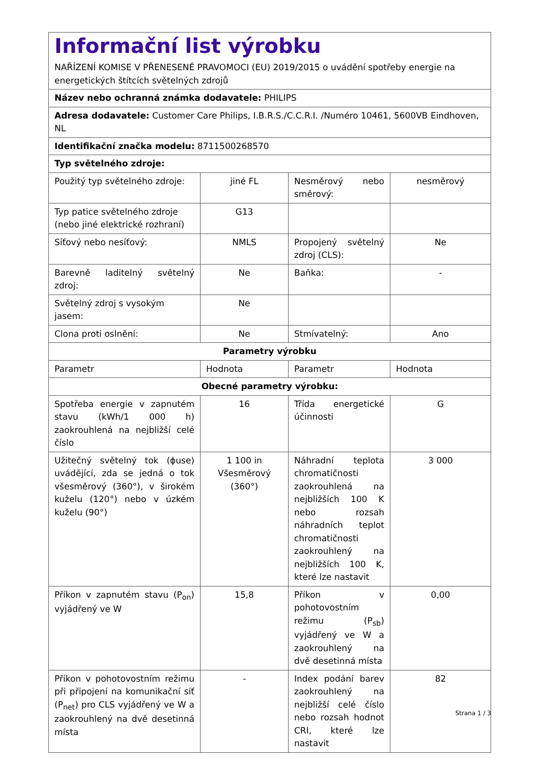| Informační list výrobku NAŘÍZENÍ KOMISE V PŘENESENÉ PRAVOMOCI (EU) 2019/2015 o uvádění spotřeby energie na energetických štítcích světelných zdrojů | | | |
| Název nebo ochranná známka dodavatele: PHILIPS | | | |
| Adresa dodavatele: Customer Care Philips, I.B.R.S./C.C.R.I. /Numéro 10461, 5600VB Eindhoven, NL | | | |
| Identifikační značka modelu: 8711500268570 | | | |
| Typ světelného zdroje: | | | |
| Použitý typ světelného zdroje: | jiné FL | Nesměrový nebo směrový: | nesměrový |
| Typ patice světelného zdroje (nebo jiné elektrické rozhraní) | G13 | | |
| Síťový nebo nesíťový: | NMLS | Propojený světelný zdroj (CLS): | Ne |
| Barevně laditelný světelný zdroj: | Ne | Baňka: | - |
| Světelný zdroj s vysokým jasem: | Ne | | |
| Clona proti oslnění: | Ne | Stmívatelný: | Ano |
| Parametry výrobku | | | |
| Parametr | Hodnota | Parametr | Hodnota |
| Obecné parametry výrobku: | | | |
| Spotřeba energie v zapnutém stavu (kWh/1 000 h) zaokrouhlená na nejbližší celé číslo | 16 | Třída energetické účinnosti | G |
| Užitečný světelný tok (ɸuse) uvádějící, zda se jedná o tok všesměrový (360°), v širokém kuželu (120°) nebo v úzkém kuželu (90°) | 1 100 in Všesměrový (360°) | Náhradní teplota chromatičnosti zaokrouhlená na nejbližších 100 K nebo rozsah náhradních teplot chromatičnosti zaokrouhlený na nejbližších 100 K, které lze nastavit | 3 000 |
| Příkon v zapnutém stavu (P<sub>on</sub>) vyjádřený ve W | 15,8 | Příkon v pohotovostním režimu (P<sub>sb</sub>) vyjádřený ve W a zaokrouhlený na dvě desetinná místa | 0,00 |
| Příkon v pohotovostním režimu při připojení na komunikační síť (P<sub>net</sub>) pro CLS vyjádřený ve W a zaokrouhlený na dvě desetinná místa | - | Index podání barev zaokrouhlený na nejbližší celé číslo nebo rozsah hodnot CRI, které lze nastavit | 82 |
Strana 1 / 3